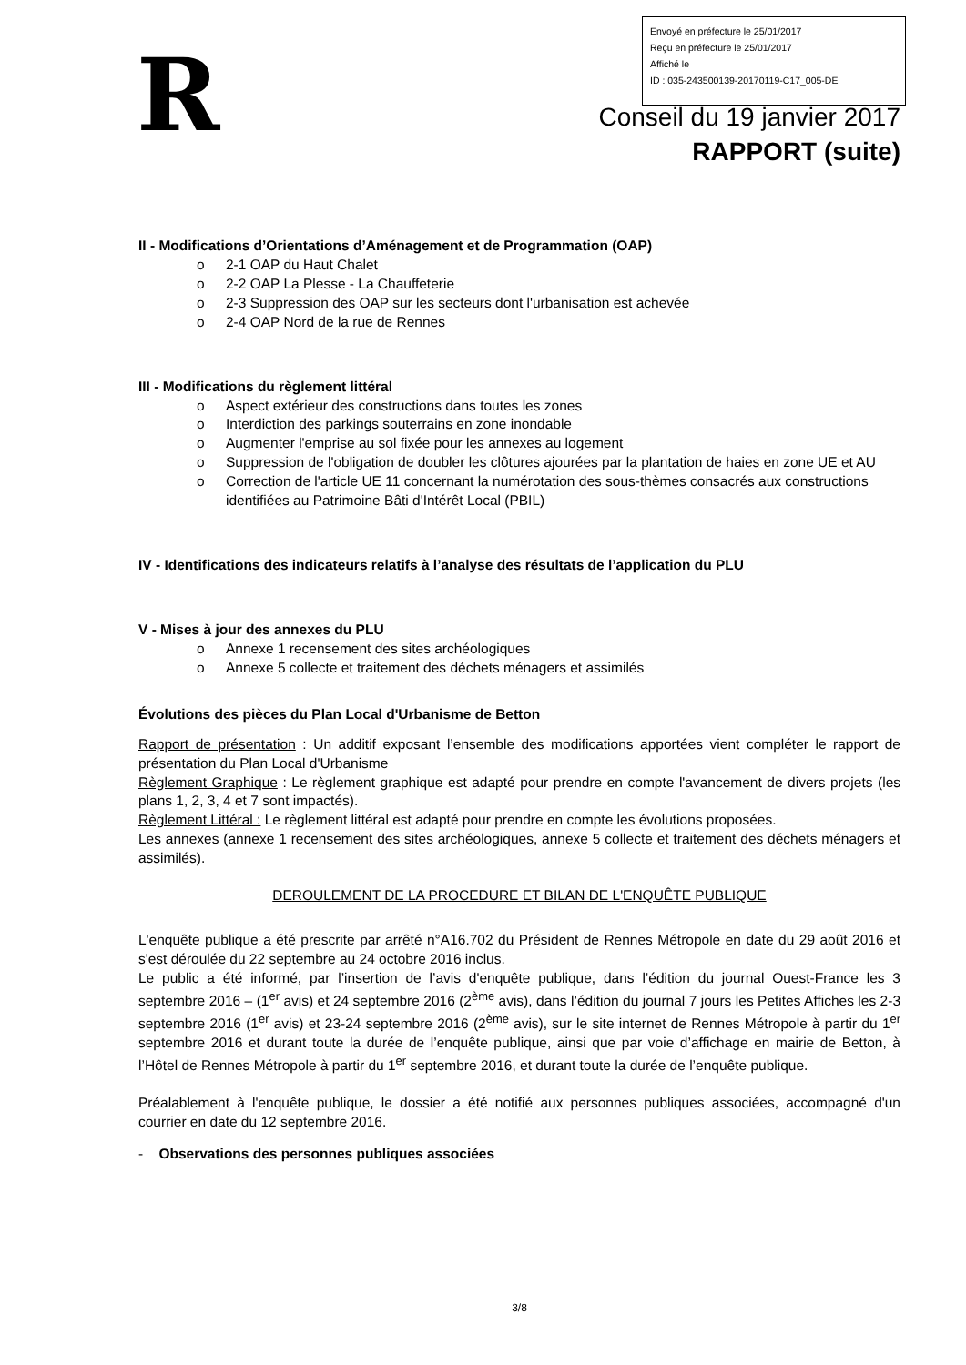Envoyé en préfecture le 25/01/2017
Reçu en préfecture le 25/01/2017
Affiché le
ID : 035-243500139-20170119-C17_005-DE
R
Conseil du 19 janvier 2017
RAPPORT (suite)
II - Modifications d’Orientations d’Aménagement et de Programmation (OAP)
o 2-1 OAP du Haut Chalet
o 2-2 OAP La Plesse - La Chauffeterie
o 2-3 Suppression des OAP sur les secteurs dont l'urbanisation est achevée
o 2-4 OAP Nord de la rue de Rennes
III - Modifications du règlement littéral
o Aspect extérieur des constructions dans toutes les zones
o Interdiction des parkings souterrains en zone inondable
o Augmenter l'emprise au sol fixée pour les annexes au logement
o Suppression de l'obligation de doubler les clôtures ajourées par la plantation de haies en zone UE et AU
o Correction de l'article UE 11 concernant la numérotation des sous-thèmes consacrés aux constructions identifiées au Patrimoine Bâti d'Intérêt Local (PBIL)
IV - Identifications des indicateurs relatifs à l’analyse des résultats de l’application du PLU
V - Mises à jour des annexes du PLU
o Annexe 1 recensement des sites archéologiques
o Annexe 5 collecte et traitement des déchets ménagers et assimilés
Évolutions des pièces du Plan Local d'Urbanisme de Betton
Rapport de présentation : Un additif exposant l’ensemble des modifications apportées vient compléter le rapport de présentation du Plan Local d'Urbanisme
Règlement Graphique : Le règlement graphique est adapté pour prendre en compte l'avancement de divers projets (les plans 1, 2, 3, 4 et 7 sont impactés).
Règlement Littéral : Le règlement littéral est adapté pour prendre en compte les évolutions proposées.
Les annexes (annexe 1 recensement des sites archéologiques, annexe 5 collecte et traitement des déchets ménagers et assimilés).
DEROULEMENT DE LA PROCEDURE ET BILAN DE L'ENQUÊTE PUBLIQUE
L'enquête publique a été prescrite par arrêté n°A16.702 du Président de Rennes Métropole en date du 29 août 2016 et s'est déroulée du 22 septembre au 24 octobre 2016 inclus.
Le public a été informé, par l’insertion de l’avis d'enquête publique, dans l’édition du journal Ouest-France les 3 septembre 2016 – (1<sup>er</sup> avis) et 24 septembre 2016 (2<sup>ème</sup> avis), dans l’édition du journal 7 jours les Petites Affiches les 2-3 septembre 2016 (1<sup>er</sup> avis) et 23-24 septembre 2016 (2<sup>ème</sup> avis), sur le site internet de Rennes Métropole à partir du 1<sup>er</sup> septembre 2016 et durant toute la durée de l’enquête publique, ainsi que par voie d’affichage en mairie de Betton, à l’Hôtel de Rennes Métropole à partir du 1<sup>er</sup> septembre 2016, et durant toute la durée de l’enquête publique.
Préalablement à l'enquête publique, le dossier a été notifié aux personnes publiques associées, accompagné d'un courrier en date du 12 septembre 2016.
- Observations des personnes publiques associées
3/8